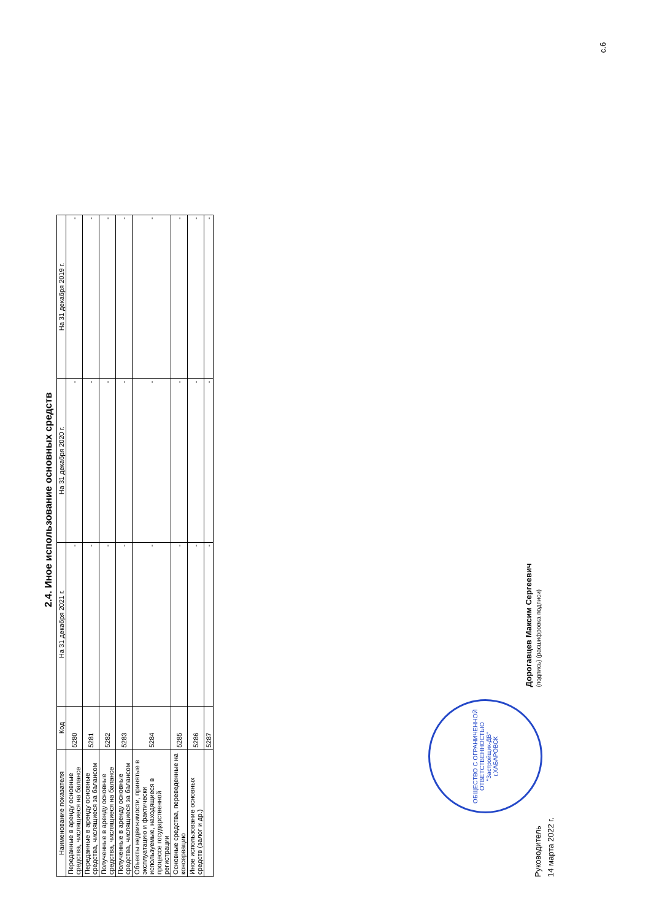2.4. Иное использование основных средств
| Наименование показателя | Код | На 31 декабря 2021 г. | На 31 декабря 2020 г. | На 31 декабря 2019 г. |
| --- | --- | --- | --- | --- |
| Переданные в аренду основные средства, числящиеся на балансе | 5280 | - | - | - |
| Переданные в аренду основные средства, числящиеся за балансом | 5281 | - | - | - |
| Полученные в аренду основные средства, числящиеся на балансе | 5282 | - | - | - |
| Полученные в аренду основные средства, числящиеся за балансом | 5283 | - | - | - |
| Объекты недвижимости, принятые в эксплуатацию и фактически используемые, находящиеся в процессе государственной регистрации | 5284 | - | - | - |
| Основные средства, переведенные на консервацию | 5285 | - | - | - |
| Иное использование основных средств (залог и др.) | 5286 | - | - | - |
| | 5287 | - | - | - |
Руководитель
ОБЩЕСТВО С ОГРАНИЧЕННОЙ ОТВЕТСТВЕННОСТЬЮ
"Застройщик-ДВ"
г.ХАБАРОВСК
Дорогавцев Максим Сергеевич
(подпись) (расшифровка подписи)
14 марта 2022 г.
с.6